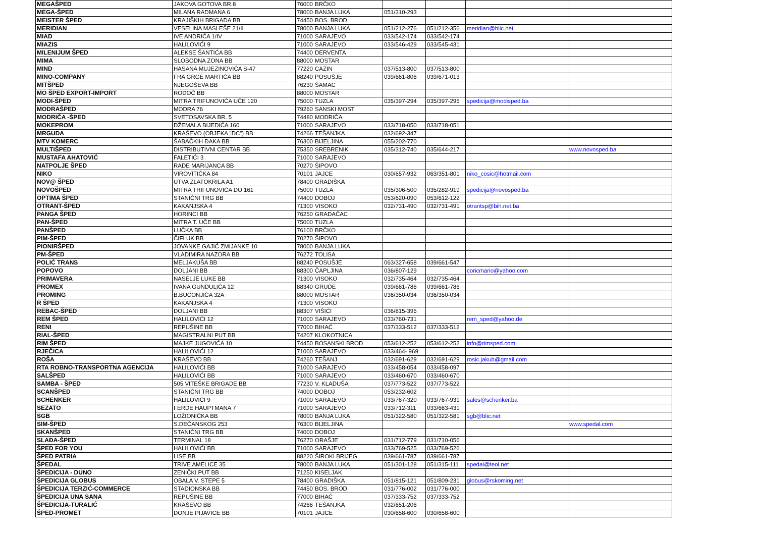| MEGAŠPED | JAKOVA GOTOVA BR.8 | 76000 | BRČKO | | | | |
| MEGA-ŠPED | MILANA RADMANA 6 | 78000 | BANJA LUKA | 051/310-293 | | | |
| MEISTER ŠPED | KRAJIŠKIH BRIGADA BB | 74450 | BOS. BROD | | | | |
| MERIDIAN | VESELINA MASLEŠE 21/II | 78000 | BANJA LUKA | 051/212-276 | 051/212-356 | meridian@blic.net | |
| MIAD | IVE ANDRIĆA 1/IV | 71000 | SARAJEVO | 033/542-174 | 033/542-174 | | |
| MIAZIS | HALILOVIĆI 9 | 71000 | SARAJEVO | 033/546-429 | 033/545-431 | | |
| MILENIJUM ŠPED | ALEKSE ŠANTIĆA BB | 74400 | DERVENTA | | | | |
| MIMA | SLOBODNA ZONA BB | 88000 | MOSTAR | | | | |
| MIND | HASANA MUJEZINOVIĆA S-47 | 77220 | CAZIN | 037/513-800 | 037/513-800 | | |
| MINO-COMPANY | FRA GRGE MARTIĆA BB | 88240 | POSUŠJE | 039/661-806 | 039/671-013 | | |
| MITŠPED | NJEGOŠEVA BB | 76230 | ŠAMAC | | | | |
| MO ŠPED EXPORT-IMPORT | RODOČ BB | 88000 | MOSTAR | | | | |
| MODI-ŠPED | MITRA TRIFUNOVIĆA UČE 120 | 75000 | TUZLA | 035/397-294 | 035/397-295 | spedicija@modisped.ba | |
| MODRAŠPED | MODRA 76 | 79260 | SANSKI MOST | | | | |
| MODRIČA -ŠPED | SVETOSAVSKA BR. 5 | 74480 | MODRIČA | | | | |
| MOKEPROM | DŽEMALA BIJEDIĆA 160 | 71000 | SARAJEVO | 033/718-050 | 033/718-051 | | |
| MRGUDA | KRAŠEVO (OBJEKA "DC") BB | 74266 | TEŠANJKA | 032/692-347 | | | |
| MTV KOMERC | ŠABAČKIH ĐAKA BB | 76300 | BIJELJINA | 055/202-770 | | | |
| MULTIŠPED | DISTRIBUTIVNI CENTAR BB | 75350 | SREBRENIK | 035/312-740 | 035/644-217 | | www.novosped.ba |
| MUSTAFA AHATOVIĆ | FALETIĆI 3 | 71000 | SARAJEVO | | | | |
| NATPOLJE ŠPED | RADE MARIJANCA BB | 70270 | ŠIPOVO | | | | |
| NIKO | VIROVITIČKA 84 | 70101 | JAJCE | 030/657-932 | 063/351-801 | niko_cosic@hotmail.com | |
| NOV@ ŠPED | UTVA ZLATOKRILA A1 | 78400 | GRADIŠKA | | | | |
| NOVOŠPED | MITRA TRIFUNOVIĆA DO 161 | 75000 | TUZLA | 035/306-500 | 035/282-919 | spedicija@novosped.ba | |
| OPTIMA ŠPED | STANIČNI TRG BB | 74400 | DOBOJ | 053/620-090 | 053/612-122 | | |
| OTRANT-ŠPED | KAKANJSKA 4 | 71300 | VISOKO | 032/731-490 | 032/731-491 | otrantsp@bih.net.ba | |
| PANGA ŠPED | HORINCI BB | 76250 | GRADAČAC | | | | |
| PAN-ŠPED | MITRA T. UČE BB | 75000 | TUZLA | | | | |
| PANŠPED | LUČKA BB | 76100 | BRČKO | | | | |
| PIM-ŠPED | ČIFLUK BB | 70270 | ŠIPOVO | | | | |
| PIONIRŠPED | JOVANKE GAJIĆ ZMIJANKE 10 | 78000 | BANJA LUKA | | | | |
| PM-ŠPED | VLADIMIRA NAZORA BB | 76272 | TOLISA | | | | |
| POLIĆ TRANS | MELJAKUŠA BB | 88240 | POSUŠJE | 063/327-658 | 039/661-547 | | |
| POPOVO | DOLJANI BB | 88300 | ČAPLJINA | 036/807-129 | | coricmario@yahoo.com | |
| PRIMAVERA | NASELJE LUKE BB | 71300 | VISOKO | 032/735-464 | 032/735-464 | | |
| PROMEX | IVANA GUNDULIĆA 12 | 88340 | GRUDE | 039/661-786 | 039/661-786 | | |
| PROMING | B.BUCONJIĆA 32A | 88000 | MOSTAR | 036/350-034 | 036/350-034 | | |
| R ŠPED | KAKANJSKA 4 | 71300 | VISOKO | | | | |
| REBAC-ŠPED | DOLJANI BB | 88307 | VIŠIĆI | 036/815-395 | | | |
| REM ŠPED | HALILOVIĆI 12 | 71000 | SARAJEVO | 033/760-731 | | rem_sped@yahoo.de | |
| RENI | REPUŠINE BB | 77000 | BIHAĆ | 037/333-512 | 037/333-512 | | |
| RIAL-ŠPED | MAGISTRALNI PUT BB | 74207 | KLOKOTNICA | | | | |
| RIM ŠPED | MAJKE JUGOVIĆA 10 | 74450 | BOSANSKI BROD | 053/612-252 | 053/612-252 | info@rimsped.com | |
| RJEČICA | HALILOVIĆI 12 | 71000 | SARAJEVO | 033/464- 969 | | | |
| ROŠA | KRAŠEVO BB | 74260 | TEŠANJ | 032/691-629 | 032/691-629 | rosic.jakub@gmail.com | |
| RTA ROBNO-TRANSPORTNA AGENCIJA | HALILOVIĆI BB | 71000 | SARAJEVO | 033/458-054 | 033/458-097 | | |
| SALŠPED | HALILOVIĆI BB | 71000 | SARAJEVO | 033/460-670 | 033/460-670 | | |
| SAMBA - ŠPED | 505 VITEŠKE BRIGADE BB | 77230 | V. KLADUŠA | 037/773-522 | 037/773-522 | | |
| SCANŠPED | STANIČNI TRG BB | 74000 | DOBOJ | 053/232-602 | | | |
| SCHENKER | HALILOVIĆI 9 | 71000 | SARAJEVO | 033/767-320 | 033/767-931 | sales@schenker.ba | |
| SEZATO | FERDE HAUPTMANA 7 | 71000 | SARAJEVO | 033/712-311 | 033/663-431 | | |
| SGB | LOŽIONIČKA BB | 78000 | BANJA LUKA | 051/322-580 | 051/322-581 | sgb@blic.net | |
| SIM-ŠPED | S.DEČANSKOG 253 | 76300 | BIJELJINA | | | | www.spedal.com |
| SKANŠPED | STANIČNI TRG BB | 74000 | DOBOJ | | | | |
| SLAĐA-ŠPED | TERMINAL 18 | 76270 | ORAŠJE | 031/712-779 | 031/710-056 | | |
| ŠPED FOR YOU | HALILOVIĆI BB | 71000 | SARAJEVO | 033/769-525 | 033/769-526 | | |
| ŠPED PATRIA | LISE BB | 88220 | ŠIROKI BRIJEG | 039/661-787 | 039/661-787 | | |
| ŠPEDAL | TRIVE AMELICE 35 | 78000 | BANJA LUKA | 051/301-128 | 051/315-111 | spedal@teol.net | |
| ŠPEDICIJA - DUNO | ZENIČKI PUT BB | 71250 | KISELJAK | | | | |
| ŠPEDICIJA GLOBUS | OBALA V. STEPE 5 | 78400 | GRADIŠKA | 051/815-121 | 051/809-231 | globus@rskoming.net | |
| ŠPEDICIJA TERZIĆ-COMMERCE | STADIONSKA BB | 74450 | BOS. BROD | 031/776-002 | 031/776-000 | | |
| ŠPEDICIJA UNA SANA | REPUŠINE BB | 77000 | BIHAĆ | 037/333-752 | 037/333-752 | | |
| ŠPEDICIJA-TURALIĆ | KRAŠEVO BB | 74266 | TEŠANJKA | 032/651-206 | | | |
| ŠPED-PROMET | DONJE PIJAVICE BB | 70101 | JAJCE | 030/658-600 | 030/658-600 | | |